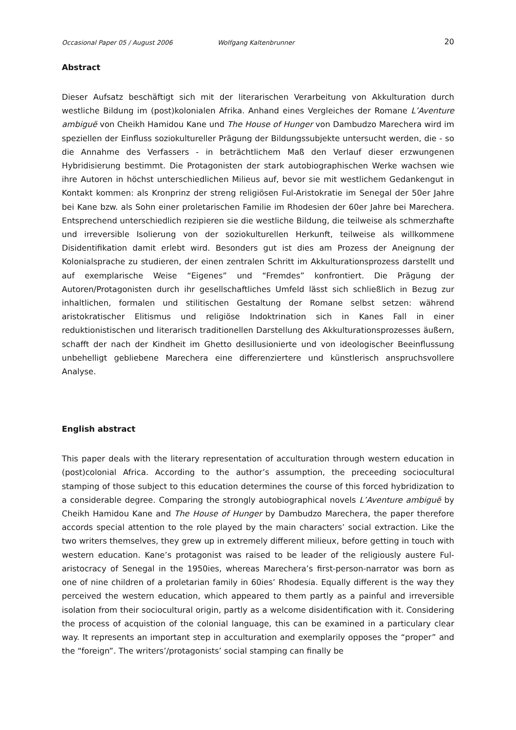Occasional Paper 05 / August 2006 Wolfgang Kaltenbrunner 20
Abstract
Dieser Aufsatz beschäftigt sich mit der literarischen Verarbeitung von Akkulturation durch westliche Bildung im (post)kolonialen Afrika. Anhand eines Vergleiches der Romane L’Aventure ambiguë von Cheikh Hamidou Kane und The House of Hunger von Dambudzo Marechera wird im speziellen der Einfluss soziokultureller Prägung der Bildungssubjekte untersucht werden, die - so die Annahme des Verfassers - in beträchtlichem Maß den Verlauf dieser erzwungenen Hybridisierung bestimmt. Die Protagonisten der stark autobiographischen Werke wachsen wie ihre Autoren in höchst unterschiedlichen Milieus auf, bevor sie mit westlichem Gedankengut in Kontakt kommen: als Kronprinz der streng religiösen Ful-Aristokratie im Senegal der 50er Jahre bei Kane bzw. als Sohn einer proletarischen Familie im Rhodesien der 60er Jahre bei Marechera. Entsprechend unterschiedlich rezipieren sie die westliche Bildung, die teilweise als schmerzhafte und irreversible Isolierung von der soziokulturellen Herkunft, teilweise als willkommene Disidentifikation damit erlebt wird. Besonders gut ist dies am Prozess der Aneignung der Kolonialsprache zu studieren, der einen zentralen Schritt im Akkulturationsprozess darstellt und auf exemplarische Weise “Eigenes” und “Fremdes” konfrontiert. Die Prägung der Autoren/Protagonisten durch ihr gesellschaftliches Umfeld lässt sich schließlich in Bezug zur inhaltlichen, formalen und stilitischen Gestaltung der Romane selbst setzen: während aristokratischer Elitismus und religiöse Indoktrination sich in Kanes Fall in einer reduktionistischen und literarisch traditionellen Darstellung des Akkulturationsprozesses äußern, schafft der nach der Kindheit im Ghetto desillusionierte und von ideologischer Beeinflussung unbehelligt gebliebene Marechera eine differenziertere und künstlerisch anspruchsvollere Analyse.
English abstract
This paper deals with the literary representation of acculturation through western education in (post)colonial Africa. According to the author’s assumption, the preceeding sociocultural stamping of those subject to this education determines the course of this forced hybridization to a considerable degree. Comparing the strongly autobiographical novels L’Aventure ambiguë by Cheikh Hamidou Kane and The House of Hunger by Dambudzo Marechera, the paper therefore accords special attention to the role played by the main characters’ social extraction. Like the two writers themselves, they grew up in extremely different milieux, before getting in touch with western education. Kane’s protagonist was raised to be leader of the religiously austere Ful-aristocracy of Senegal in the 1950ies, whereas Marechera’s first-person-narrator was born as one of nine children of a proletarian family in 60ies’ Rhodesia. Equally different is the way they perceived the western education, which appeared to them partly as a painful and irreversible isolation from their sociocultural origin, partly as a welcome disidentification with it. Considering the process of acquistion of the colonial language, this can be examined in a particulary clear way. It represents an important step in acculturation and exemplarily opposes the “proper” and the “foreign”. The writers’/protagonists’ social stamping can finally be